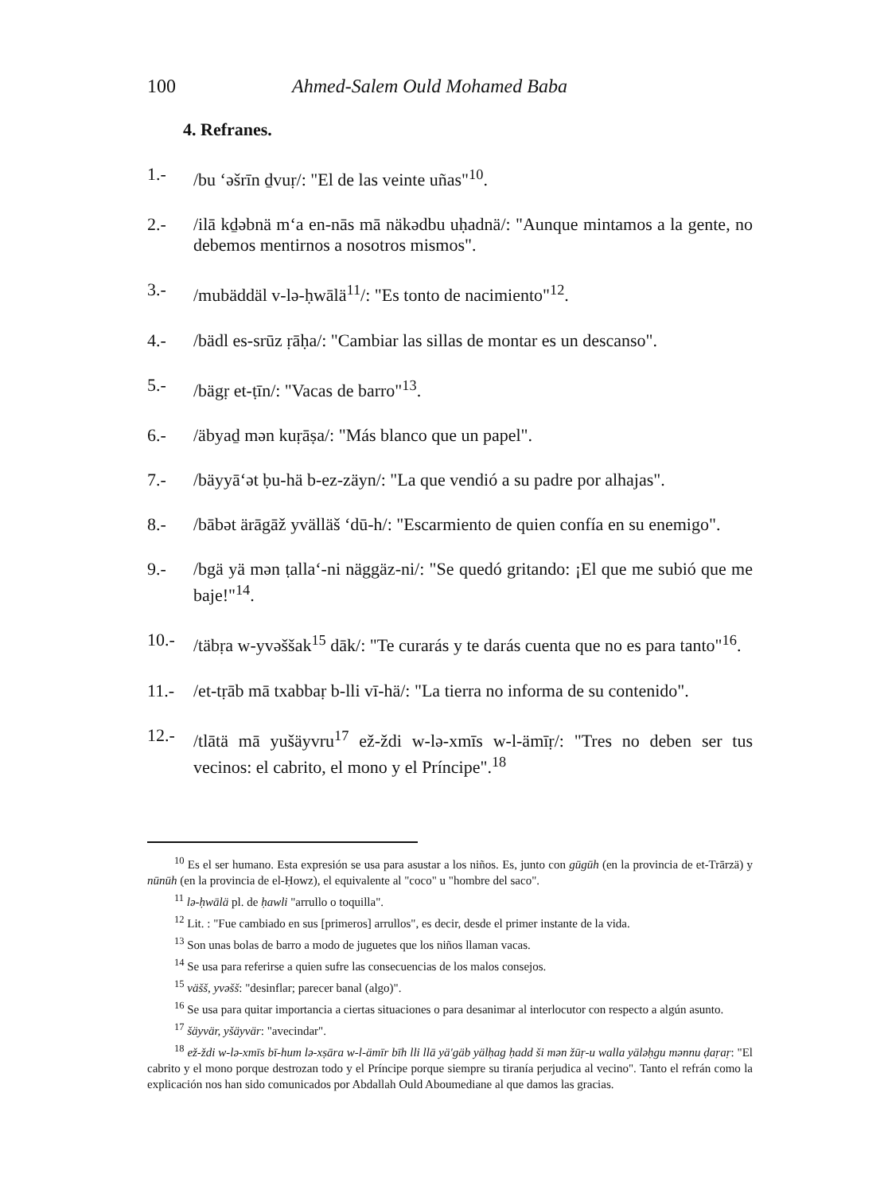100 Ahmed-Salem Ould Mohamed Baba
4. Refranes.
1.- /bu ‘əšrīn ḏvuṛ/: "El de las veinte uñas"<sup>10</sup>.
2.- /ilā kḏəbnä m‘a en-nās mā näkədbu uḥadnä/: "Aunque mintamos a la gente, no debemos mentirnos a nosotros mismos".
3.- /mubäddäl v-lə-ḥwālä<sup>11</sup>/: "Es tonto de nacimiento"<sup>12</sup>.
4.- /bädl es-srūz ṛāḥa/: "Cambiar las sillas de montar es un descanso".
5.- /bägṛ et-ṭīn/: "Vacas de barro"<sup>13</sup>.
6.- /äbyaḏ mən kuṛāṣa/: "Más blanco que un papel".
7.- /bäyyā‘ət ḅu-hä b-ez-zäyn/: "La que vendió a su padre por alhajas".
8.- /bābət ärāgāž yvälläš ‘dū-h/: "Escarmiento de quien confía en su enemigo".
9.- /bgä yä mən ṭalla‘-ni näggäz-ni/: "Se quedó gritando: ¡El que me subió que me baje!"<sup>14</sup>.
10.- /täbṛa w-yvəššak<sup>15</sup> dāk/: "Te curarás y te darás cuenta que no es para tanto"<sup>16</sup>.
11.- /et-tṛāb mā txabbaṛ b-lli vī-hä/: "La tierra no informa de su contenido".
12.- /tlātä mā yušäyvru<sup>17</sup> ež-ždi w-lə-xmīs w-l-ämīṛ/: "Tres no deben ser tus vecinos: el cabrito, el mono y el Príncipe".<sup>18</sup>
<sup>10</sup> Es el ser humano. Esta expresión se usa para asustar a los niños. Es, junto con gūgūh (en la provincia de et-Trārzä) y nūnūh (en la provincia de el-Ḥowz), el equivalente al "coco" u "hombre del saco".
<sup>11</sup> lə-ḥwālä pl. de ḥawli "arrullo o toquilla".
<sup>12</sup> Lit. : "Fue cambiado en sus [primeros] arrullos", es decir, desde el primer instante de la vida.
<sup>13</sup> Son unas bolas de barro a modo de juguetes que los niños llaman vacas.
<sup>14</sup> Se usa para referirse a quien sufre las consecuencias de los malos consejos.
<sup>15</sup> väšš, yvəšš: "desinflar; parecer banal (algo)".
<sup>16</sup> Se usa para quitar importancia a ciertas situaciones o para desanimar al interlocutor con respecto a algún asunto.
<sup>17</sup> šäyvär, yšäyvär: "avecindar".
<sup>18</sup> ež-ždi w-lə-xmīs bī-hum lə-xṣāra w-l-ämīr bīh lli llā yä'gäb yälḥag ḥadd ši mən žūṛ-u walla yäləḥgu mənnu ḍaṛaṛ: "El cabrito y el mono porque destrozan todo y el Príncipe porque siempre su tiranía perjudica al vecino". Tanto el refrán como la explicación nos han sido comunicados por Abdallah Ould Aboumediane al que damos las gracias.